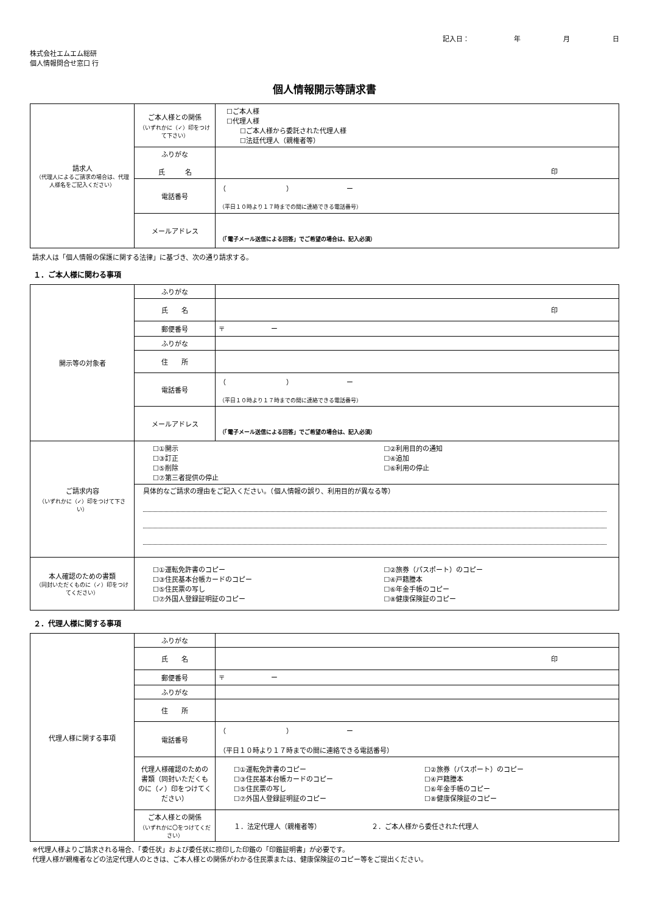記入日： 年 月 日
株式会社エムエム総研
個人情報問合せ窓口 行
個人情報開示等請求書
| 請求人 （代理人によるご請求の場合は、代理人様名をご記入ください） | ご本人様との関係 （いずれかに（✓）印をつけて下さい） | ☐ご本人様 ☐代理人様 ☐ご本人様から委託された代理人様 ☐法廷代理人（親権者等） |
| | ふりがな 氏 名 | 印 |
| | 電話番号 | （ ） ー （平日１０時より１７時までの間に連絡できる電話番号） |
| | メールアドレス | （「電子メール送信による回答」でご希望の場合は、記入必須） |
請求人は「個人情報の保護に関する法律」に基づき、次の通り請求する。
１．ご本人様に関わる事項
| 開示等の対象者 | ふりがな | |
| | 氏 名 | 印 |
| | 郵便番号 | 〒 ー |
| | ふりがな | |
| | 住 所 | |
| | 電話番号 | （ ） ー （平日１０時より１７時までの間に連絡できる電話番号） |
| | メールアドレス | （「電子メール送信による回答」でご希望の場合は、記入必須） |
| ご請求内容 （いずれかに（✓）印をつけて下さい） | ☐①開示 ☐③訂正 ☐⑤削除 ☐⑦第三者提供の停止 ☐②利用目的の通知 ☐④追加 ☐⑥利用の停止 | |
| | 具体的なご請求の理由をご記入ください。（個人情報の誤り、利用目的が異なる等） | |
| 本人確認のための書類 （同封いただくものに（✓）印をつけてください） | ☐①運転免許書のコピー ☐③住民基本台帳カードのコピー ☐⑤住民票の写し ☐⑦外国人登録証明証のコピー ☐②旅券（パスポート）のコピー ☐④戸籍謄本 ☐⑥年金手帳のコピー ☐⑧健康保険証のコピー | |
２．代理人様に関する事項
| 代理人様に関する事項 | ふりがな | |
| | 氏 名 | 印 |
| | 郵便番号 | 〒 ー |
| | ふりがな | |
| | 住 所 | |
| | 電話番号 | （ ） ー （平日１０時より１７時までの間に連絡できる電話番号） |
| | 代理人様確認のための書類（同封いただくものに（✓）印をつけてください） | ☐①運転免許書のコピー ☐③住民基本台帳カードのコピー ☐⑤住民票の写し ☐⑦外国人登録証明証のコピー ☐②旅券（パスポート）のコピー ☐④戸籍謄本 ☐⑥年金手帳のコピー ☐⑧健康保険証のコピー |
| | ご本人様との関係 （いずれかに〇をつけてください） | １．法定代理人（親権者等） ２．ご本人様から委任された代理人 |
※代理人様よりご請求される場合、「委任状」および委任状に捺印した印鑑の「印鑑証明書」が必要です。
代理人様が親権者などの法定代理人のときは、ご本人様との関係がわかる住民票または、健康保険証のコピー等をご提出ください。